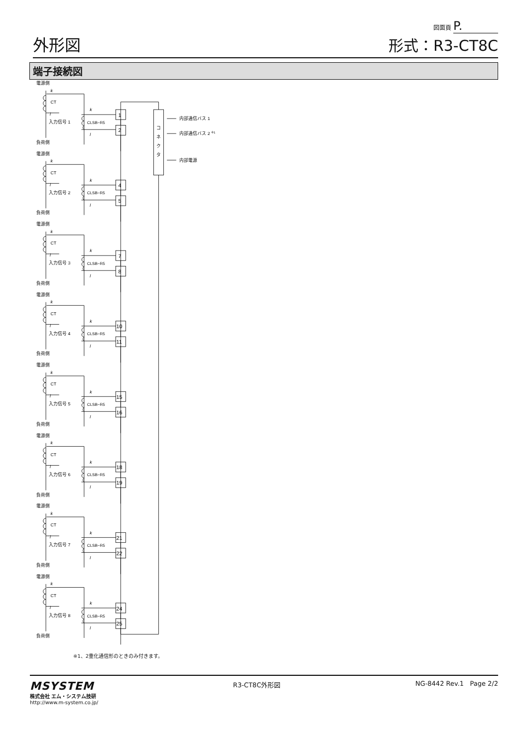外形図
図面頁 P.
形式：R3-CT8C
端子接続図
電源側
k
CT
l
入力信号 1
k
CLSB−R5
l
1
2
負荷側
電源側
k
CT
l
入力信号 2
k
CLSB−R5
l
4
5
負荷側
電源側
k
CT
l
入力信号 3
k
CLSB−R5
l
7
8
負荷側
電源側
k
CT
l
入力信号 4
k
CLSB−R5
l
10
11
負荷側
電源側
k
CT
l
入力信号 5
k
CLSB−R5
l
15
16
負荷側
電源側
k
CT
l
入力信号 6
k
CLSB−R5
l
18
19
負荷側
電源側
k
CT
l
入力信号 7
k
CLSB−R5
l
21
22
負荷側
電源側
k
CT
l
入力信号 8
k
CLSB−R5
l
24
25
負荷側
コ
ネ
ク
タ
内部通信バス 1
内部通信バス 2 ※1
内部電源
※1、2重化通信形のときのみ付きます。
MSYSTEM
株式会社 エム・システム技研
http://www.m-system.co.jp/
R3-CT8C外形図 NG-8442 Rev.1 Page 2/2